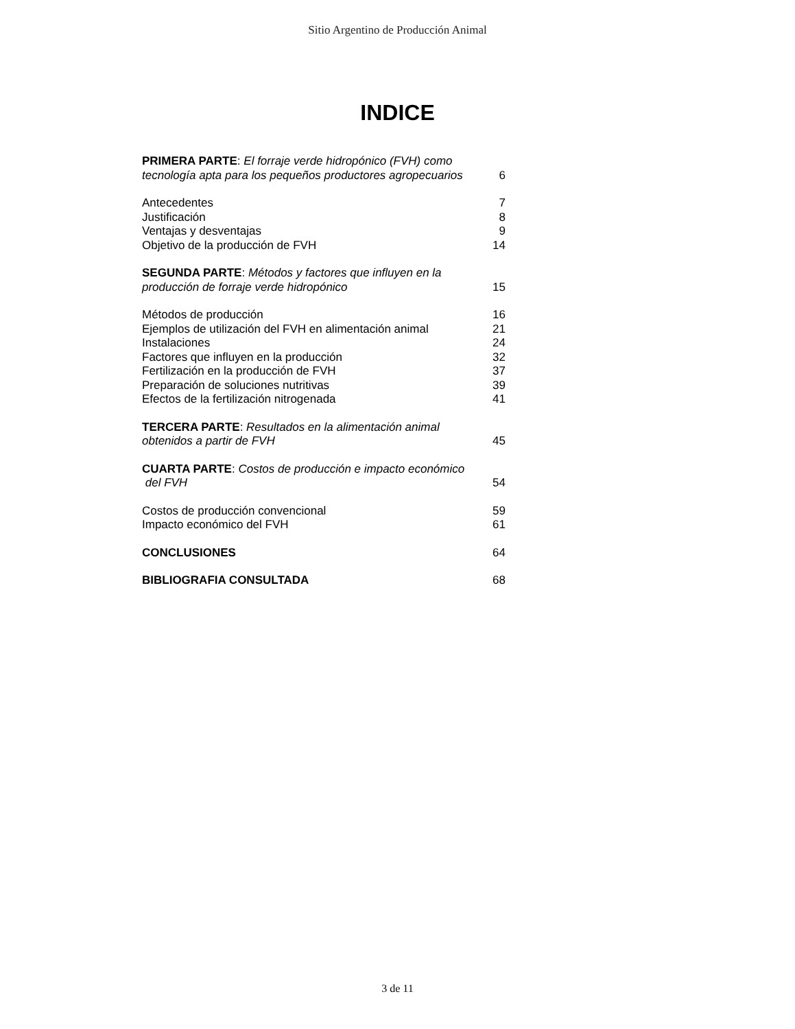Sitio Argentino de Producción Animal
INDICE
PRIMERA PARTE: El forraje verde hidropónico (FVH) como
tecnología apta para los pequeños productores agropecuarios 6
Antecedentes 7
Justificación 8
Ventajas y desventajas 9
Objetivo de la producción de FVH 14
SEGUNDA PARTE: Métodos y factores que influyen en la
producción de forraje verde hidropónico 15
Métodos de producción 16
Ejemplos de utilización del FVH en alimentación animal 21
Instalaciones 24
Factores que influyen en la producción 32
Fertilización en la producción de FVH 37
Preparación de soluciones nutritivas 39
Efectos de la fertilización nitrogenada 41
TERCERA PARTE: Resultados en la alimentación animal
obtenidos a partir de FVH 45
CUARTA PARTE: Costos de producción e impacto económico
del FVH 54
Costos de producción convencional 59
Impacto económico del FVH 61
CONCLUSIONES 64
BIBLIOGRAFIA CONSULTADA 68
3 de 11